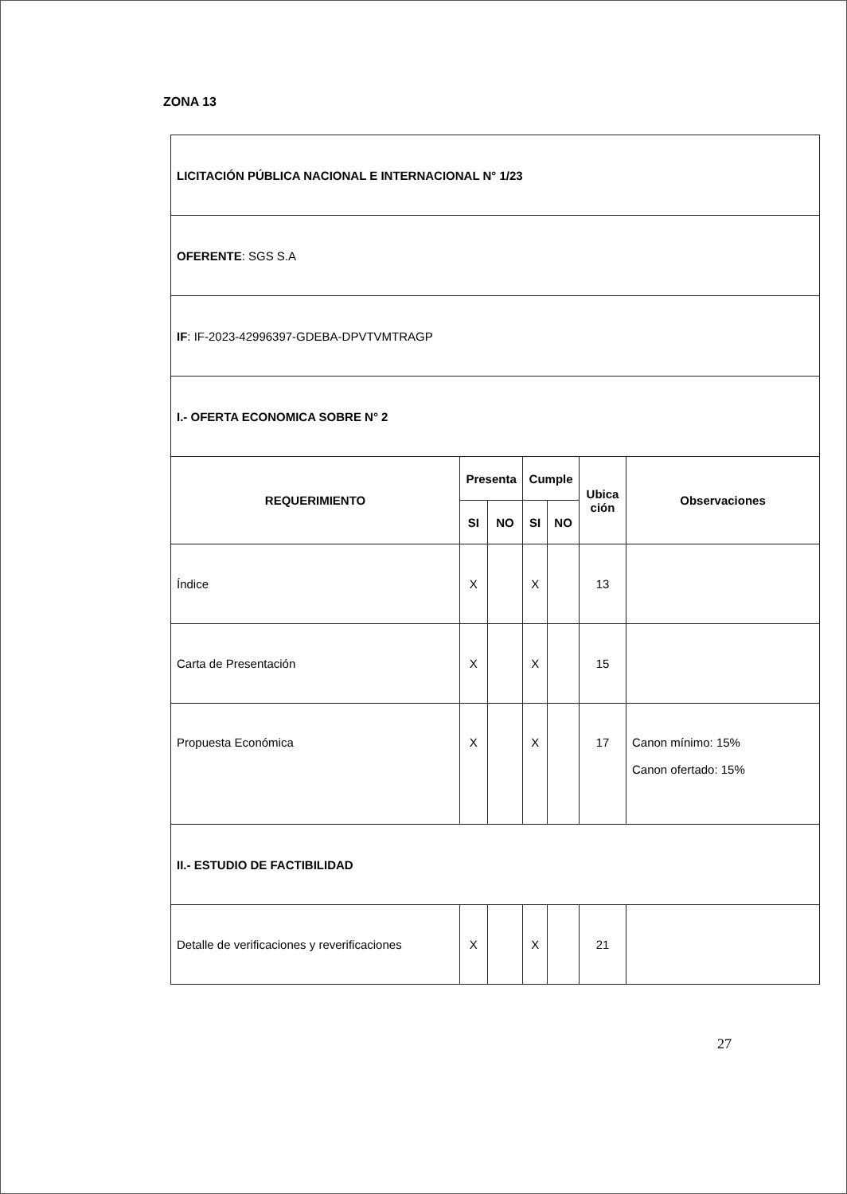ZONA 13
| LICITACIÓN PÚBLICA NACIONAL E INTERNACIONAL N° 1/23 | | | | | | |
| OFERENTE : SGS S.A | | | | | | |
| IF : IF-2023-42996397-GDEBA-DPVTVMTRAGP | | | | | | |
| I.- OFERTA ECONOMICA SOBRE N° 2 | | | | | | |
| REQUERIMIENTO | Presenta | | Cumple | | Ubica ción | Observaciones |
| | SI | NO | SI | NO | | |
| Índice | X | | X | | 13 | |
| Carta de Presentación | X | | X | | 15 | |
| Propuesta Económica | X | | X | | 17 | Canon mínimo: 15% Canon ofertado: 15% |
| II.- ESTUDIO DE FACTIBILIDAD | | | | | | |
| Detalle de verificaciones y reverificaciones | X | | X | | 21 | |
27